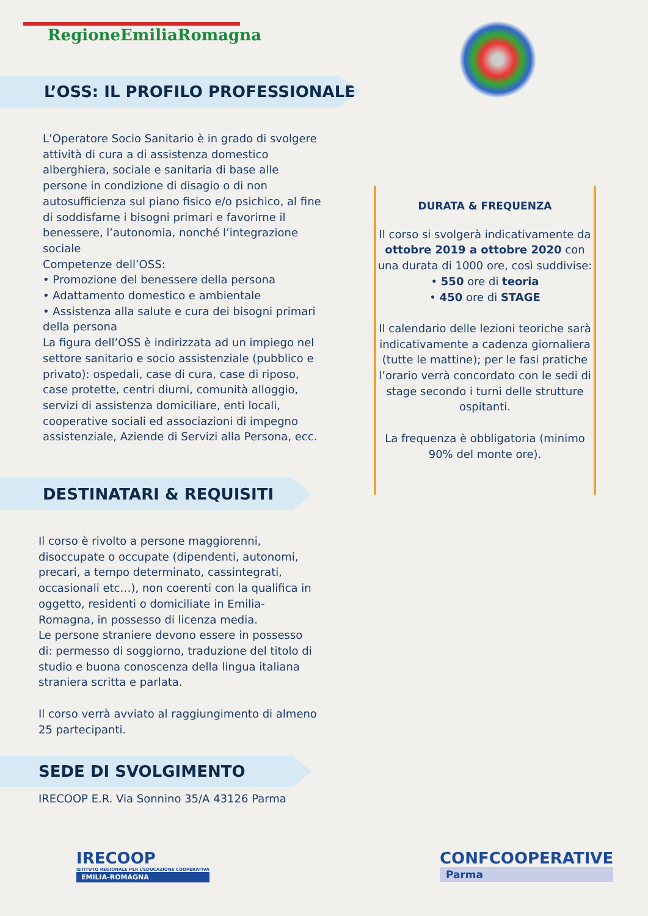RegioneEmiliaRomagna
L’OSS: IL PROFILO PROFESSIONALE
L’Operatore Socio Sanitario è in grado di svolgere attività di cura a di assistenza domestico alberghiera, sociale e sanitaria di base alle persone in condizione di disagio o di non autosufficienza sul piano fisico e/o psichico, al fine di soddisfarne i bisogni primari e favorirne il benessere, l’autonomia, nonché l’integrazione sociale
Competenze dell’OSS:
• Promozione del benessere della persona
• Adattamento domestico e ambientale
• Assistenza alla salute e cura dei bisogni primari della persona
La figura dell’OSS è indirizzata ad un impiego nel settore sanitario e socio assistenziale (pubblico e privato): ospedali, case di cura, case di riposo, case protette, centri diurni, comunità alloggio, servizi di assistenza domiciliare, enti locali, cooperative sociali ed associazioni di impegno assistenziale, Aziende di Servizi alla Persona, ecc.
DESTINATARI & REQUISITI
Il corso è rivolto a persone maggiorenni, disoccupate o occupate (dipendenti, autonomi, precari, a tempo determinato, cassintegrati, occasionali etc…), non coerenti con la qualifica in oggetto, residenti o domiciliate in Emilia-Romagna, in possesso di licenza media.
Le persone straniere devono essere in possesso di: permesso di soggiorno, traduzione del titolo di studio e buona conoscenza della lingua italiana straniera scritta e parlata.
Il corso verrà avviato al raggiungimento di almeno 25 partecipanti.
SEDE DI SVOLGIMENTO
IRECOOP E.R. Via Sonnino 35/A 43126 Parma
DURATA & FREQUENZA
Il corso si svolgerà indicativamente da ottobre 2019 a ottobre 2020 con una durata di 1000 ore, così suddivise:
• 550 ore di teoria
• 450 ore di STAGE
Il calendario delle lezioni teoriche sarà indicativamente a cadenza giornaliera (tutte le mattine); per le fasi pratiche l’orario verrà concordato con le sedi di stage secondo i turni delle strutture ospitanti.
La frequenza è obbligatoria (minimo 90% del monte ore).
IRECOOP
ISTITUTO REGIONALE PER L’EDUCAZIONE COOPERATIVA
EMILIA-ROMAGNA
CONFCOOPERATIVE
Parma